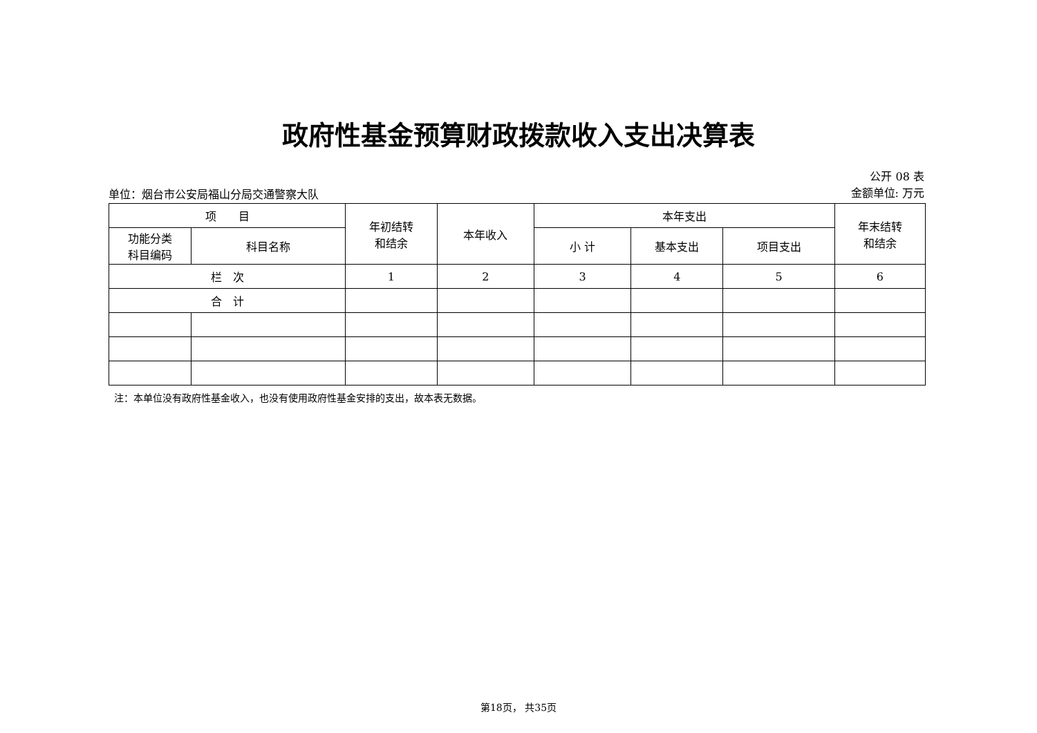政府性基金预算财政拨款收入支出决算表
单位：烟台市公安局福山分局交通警察大队
公开 08 表
金额单位: 万元
| 项 目 | | 年初结转 和结余 | 本年收入 | 本年支出 | | | 年末结转 和结余 |
| --- | --- | --- | --- | --- | --- | --- | --- |
| 功能分类 科目编码 | 科目名称 | | | 小 计 | 基本支出 | 项目支出 | |
| 栏 次 | | 1 | 2 | 3 | 4 | 5 | 6 |
| 合 计 | | | | | | | |
注：本单位没有政府性基金收入，也没有使用政府性基金安排的支出，故本表无数据。
第18页， 共35页